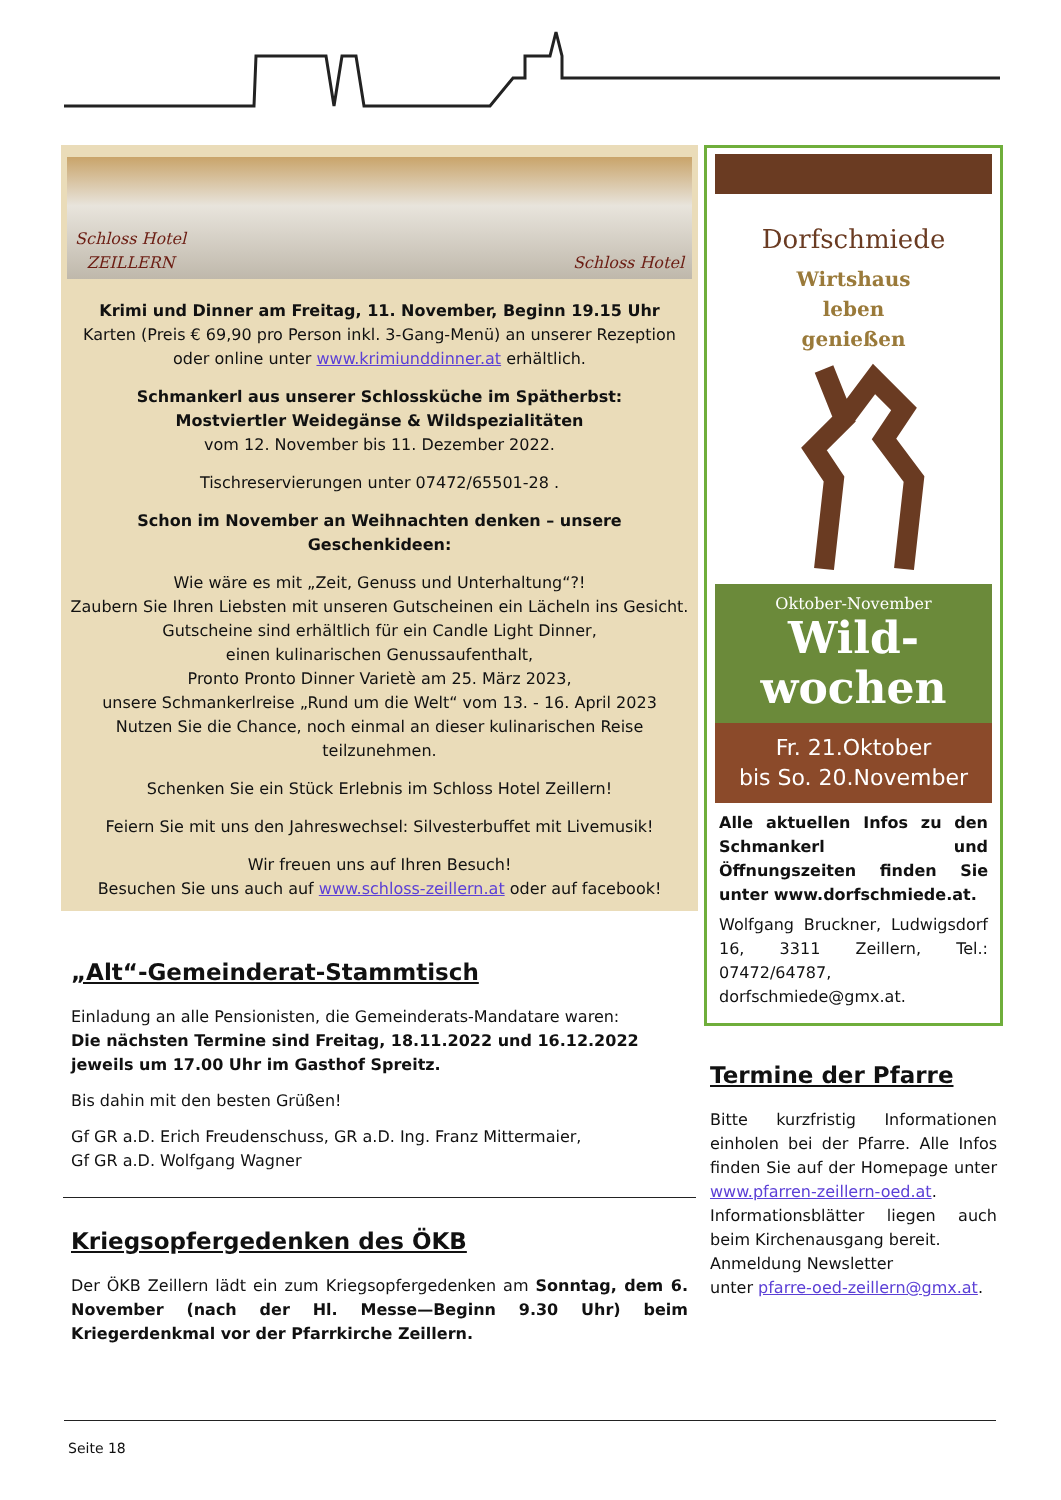Schloss Hotel
ZEILLERN Schloss Hotel
Krimi und Dinner am Freitag, 11. November, Beginn 19.15 Uhr
Karten (Preis € 69,90 pro Person inkl. 3-Gang-Menü) an unserer Rezeption oder online unter www.krimiunddinner.at erhältlich.
Schmankerl aus unserer Schlossküche im Spätherbst:
Mostviertler Weidegänse & Wildspezialitäten
vom 12. November bis 11. Dezember 2022.
Tischreservierungen unter 07472/65501-28 .
Schon im November an Weihnachten denken – unsere Geschenkideen:
Wie wäre es mit „Zeit, Genuss und Unterhaltung“?!
Zaubern Sie Ihren Liebsten mit unseren Gutscheinen ein Lächeln ins Gesicht.
Gutscheine sind erhältlich für ein Candle Light Dinner,
einen kulinarischen Genussaufenthalt,
Pronto Pronto Dinner Varietè am 25. März 2023,
unsere Schmankerlreise „Rund um die Welt“ vom 13. - 16. April 2023
Nutzen Sie die Chance, noch einmal an dieser kulinarischen Reise teilzunehmen.
Schenken Sie ein Stück Erlebnis im Schloss Hotel Zeillern!
Feiern Sie mit uns den Jahreswechsel: Silvesterbuffet mit Livemusik!
Wir freuen uns auf Ihren Besuch!
Besuchen Sie uns auch auf www.schloss-zeillern.at oder auf facebook!
„Alt“-Gemeinderat-Stammtisch
Einladung an alle Pensionisten, die Gemeinderats-Mandatare waren:
Die nächsten Termine sind Freitag, 18.11.2022 und 16.12.2022 jeweils um 17.00 Uhr im Gasthof Spreitz.
Bis dahin mit den besten Grüßen!
Gf GR a.D. Erich Freudenschuss, GR a.D. Ing. Franz Mittermaier,
Gf GR a.D. Wolfgang Wagner
Kriegsopfergedenken des ÖKB
Der ÖKB Zeillern lädt ein zum Kriegsopfergedenken am Sonntag, dem 6. November (nach der Hl. Messe—Beginn 9.30 Uhr) beim Kriegerdenkmal vor der Pfarrkirche Zeillern.
Dorfschmiede
Wirtshaus
leben
genießen
Oktober-November
Wild-
wochen
Fr. 21.Oktober
bis So. 20.November
Alle aktuellen Infos zu den Schmankerl und Öffnungszeiten finden Sie unter www.dorfschmiede.at.
Wolfgang Bruckner, Ludwigsdorf 16, 3311 Zeillern, Tel.: 07472/64787, dorfschmiede@gmx.at.
Termine der Pfarre
Bitte kurzfristig Informationen einholen bei der Pfarre. Alle Infos finden Sie auf der Homepage unter www.pfarren-zeillern-oed.at. Informationsblätter liegen auch beim Kirchenausgang bereit.
Anmeldung Newsletter
unter pfarre-oed-zeillern@gmx.at.
Seite 18